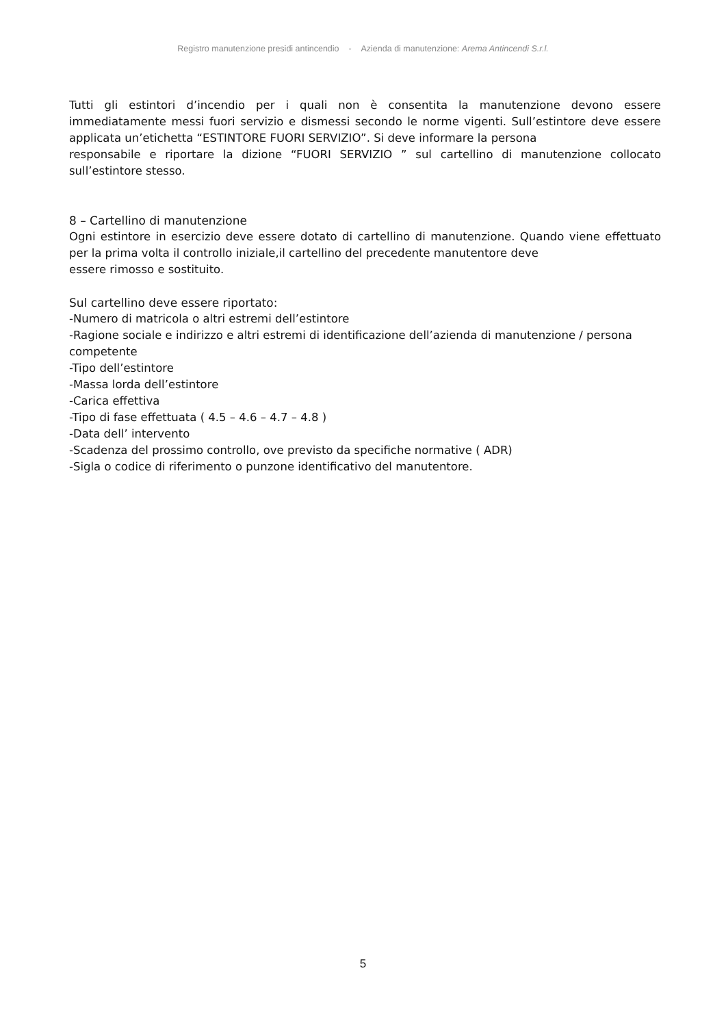Registro manutenzione presidi antincendio - Azienda di manutenzione: Arema Antincendi S.r.l.
Tutti gli estintori d’incendio per i quali non è consentita la manutenzione devono essere immediatamente messi fuori servizio e dismessi secondo le norme vigenti. Sull’estintore deve essere applicata un’etichetta “ESTINTORE FUORI SERVIZIO”. Si deve informare la persona
responsabile e riportare la dizione “FUORI SERVIZIO ” sul cartellino di manutenzione collocato sull’estintore stesso.
8 – Cartellino di manutenzione
Ogni estintore in esercizio deve essere dotato di cartellino di manutenzione. Quando viene effettuato per la prima volta il controllo iniziale,il cartellino del precedente manutentore deve
essere rimosso e sostituito.
Sul cartellino deve essere riportato:
-Numero di matricola o altri estremi dell’estintore
-Ragione sociale e indirizzo e altri estremi di identificazione dell’azienda di manutenzione / persona competente
-Tipo dell’estintore
-Massa lorda dell’estintore
-Carica effettiva
-Tipo di fase effettuata ( 4.5 – 4.6 – 4.7 – 4.8 )
-Data dell’ intervento
-Scadenza del prossimo controllo, ove previsto da specifiche normative ( ADR)
-Sigla o codice di riferimento o punzone identificativo del manutentore.
5